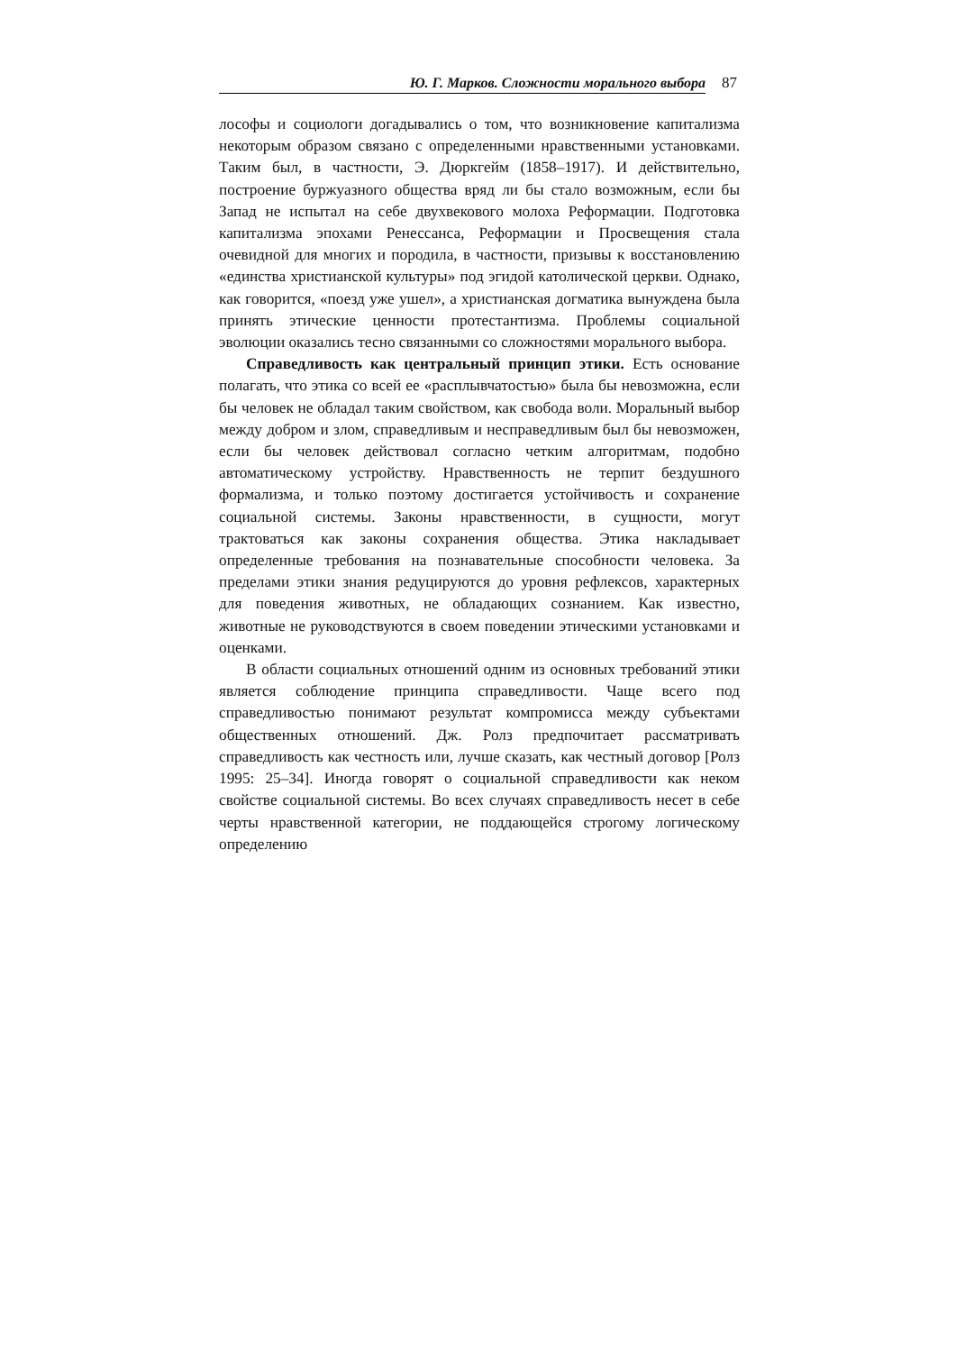Ю. Г. Марков. Сложности морального выбора 87
лософы и социологи догадывались о том, что возникновение капитализма некоторым образом связано с определенными нравственными установками. Таким был, в частности, Э. Дюркгейм (1858–1917). И действительно, построение буржуазного общества вряд ли бы стало возможным, если бы Запад не испытал на себе двухвекового молоха Реформации. Подготовка капитализма эпохами Ренессанса, Реформации и Просвещения стала очевидной для многих и породила, в частности, призывы к восстановлению «единства христианской культуры» под эгидой католической церкви. Однако, как говорится, «поезд уже ушел», а христианская догматика вынуждена была принять этические ценности протестантизма. Проблемы социальной эволюции оказались тесно связанными со сложностями морального выбора.
Справедливость как центральный принцип этики. Есть основание полагать, что этика со всей ее «расплывчатостью» была бы невозможна, если бы человек не обладал таким свойством, как свобода воли. Моральный выбор между добром и злом, справедливым и несправедливым был бы невозможен, если бы человек действовал согласно четким алгоритмам, подобно автоматическому устройству. Нравственность не терпит бездушного формализма, и только поэтому достигается устойчивость и сохранение социальной системы. Законы нравственности, в сущности, могут трактоваться как законы сохранения общества. Этика накладывает определенные требования на познавательные способности человека. За пределами этики знания редуцируются до уровня рефлексов, характерных для поведения животных, не обладающих сознанием. Как известно, животные не руководствуются в своем поведении этическими установками и оценками.
В области социальных отношений одним из основных требований этики является соблюдение принципа справедливости. Чаще всего под справедливостью понимают результат компромисса между субъектами общественных отношений. Дж. Ролз предпочитает рассматривать справедливость как честность или, лучше сказать, как честный договор [Ролз 1995: 25–34]. Иногда говорят о социальной справедливости как неком свойстве социальной системы. Во всех случаях справедливость несет в себе черты нравственной категории, не поддающейся строгому логическому определению